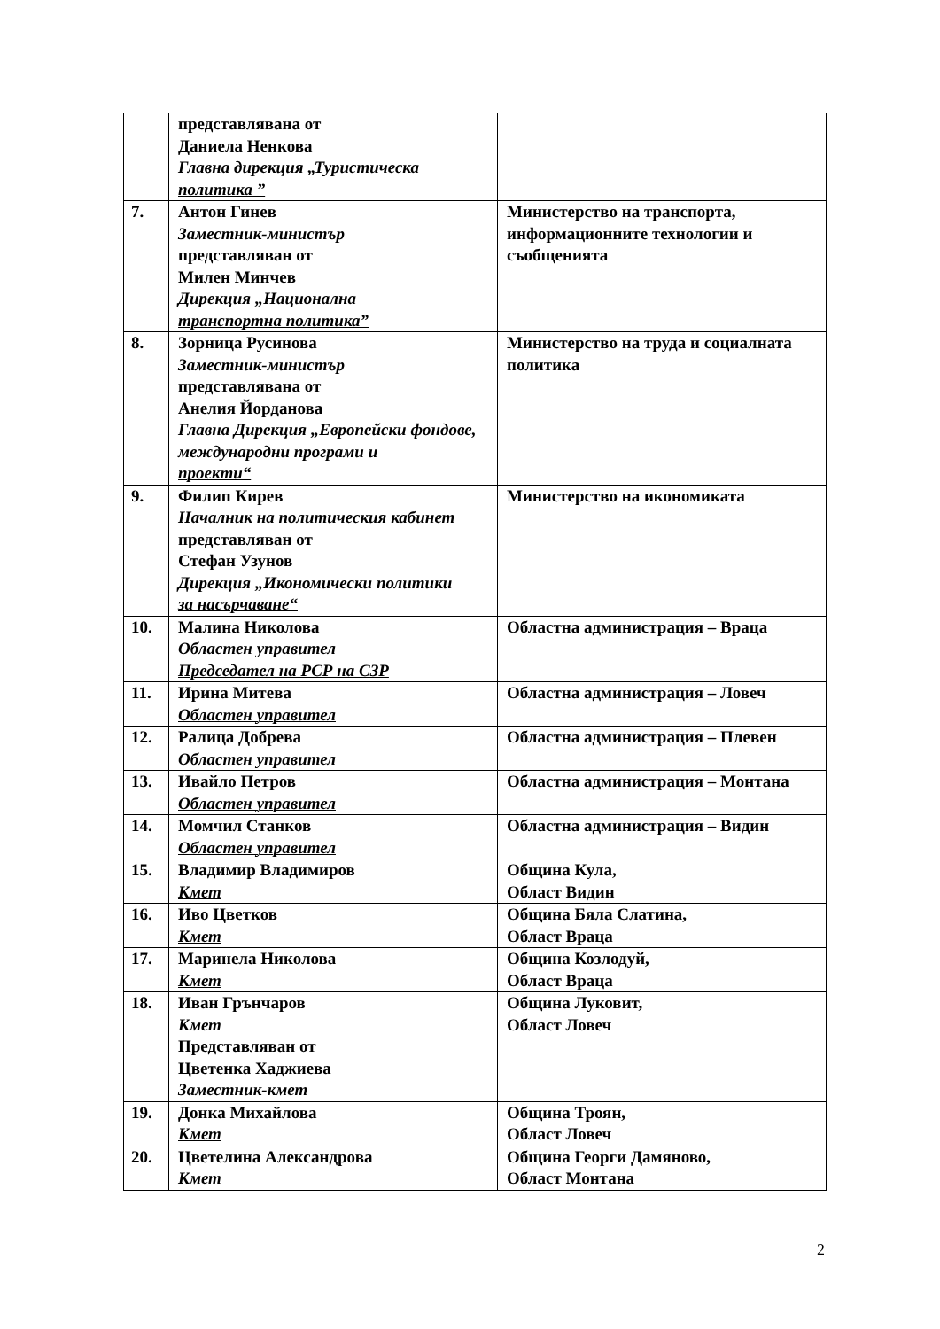| | представлявана от Даниела Ненкова Главна дирекция „Туристическа политика ” | |
| 7. | Антон Гинев Заместник-министър представляван от Милен Минчев Дирекция „Национална транспортна политика” | Министерство на транспорта, информационните технологии и съобщенията |
| 8. | Зорница Русинова Заместник-министър представлявана от Анелия Йорданова Главна Дирекция „Европейски фондове, международни програми и проекти“ | Министерство на труда и социалната политика |
| 9. | Филип Кирев Началник на политическия кабинет представляван от Стефан Узунов Дирекция „Икономически политики за насърчаване“ | Министерство на икономиката |
| 10. | Малина Николова Областен управител Председател на РСР на СЗР | Областна администрация – Враца |
| 11. | Ирина Митева Областен управител | Областна администрация – Ловеч |
| 12. | Ралица Добрева Областен управител | Областна администрация – Плевен |
| 13. | Ивайло Петров Областен управител | Областна администрация – Монтана |
| 14. | Момчил Станков Областен управител | Областна администрация – Видин |
| 15. | Владимир Владимиров Кмет | Община Кула, Област Видин |
| 16. | Иво Цветков Кмет | Община Бяла Слатина, Област Враца |
| 17. | Маринела Николова Кмет | Община Козлодуй, Област Враца |
| 18. | Иван Грънчаров Кмет Представляван от Цветенка Хаджиева Заместник-кмет | Община Луковит, Област Ловеч |
| 19. | Донка Михайлова Кмет | Община Троян, Област Ловеч |
| 20. | Цветелина Александрова Кмет | Община Георги Дамяново, Област Монтана |
2